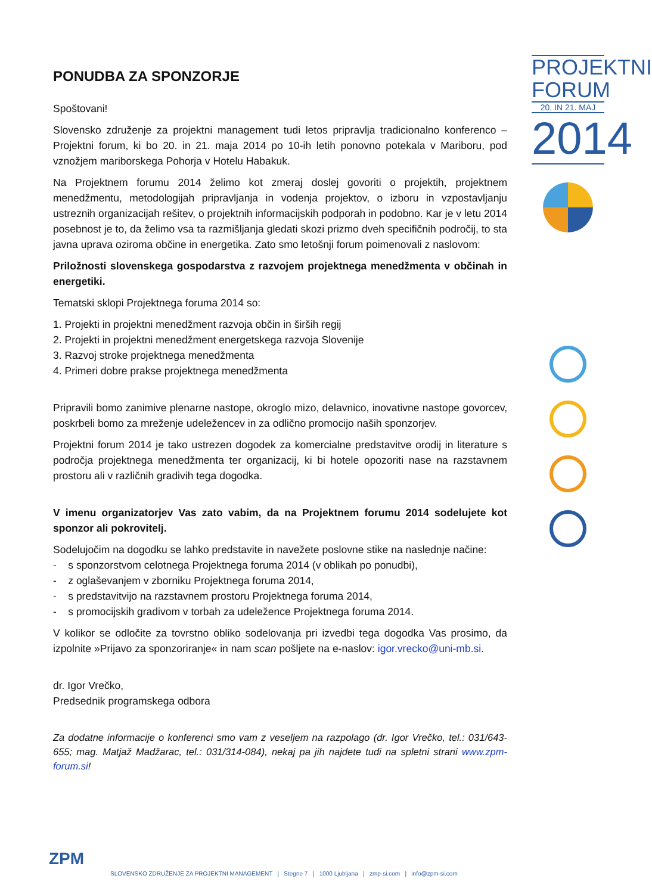PONUDBA ZA SPONZORJE
Spoštovani!
Slovensko združenje za projektni management tudi letos pripravlja tradicionalno konferenco – Projektni forum, ki bo 20. in 21. maja 2014 po 10-ih letih ponovno potekala v Mariboru, pod vznožjem mariborskega Pohorja v Hotelu Habakuk.
Na Projektnem forumu 2014 želimo kot zmeraj doslej govoriti o projektih, projektnem menedžmentu, metodologijah pripravljanja in vodenja projektov, o izboru in vzpostavljanju ustreznih organizacijah rešitev, o projektnih informacijskih podporah in podobno. Kar je v letu 2014 posebnost je to, da želimo vsa ta razmišljanja gledati skozi prizmo dveh specifičnih področij, to sta javna uprava oziroma občine in energetika. Zato smo letošnji forum poimenovali z naslovom:
Priložnosti slovenskega gospodarstva z razvojem projektnega menedžmenta v občinah in energetiki.
Tematski sklopi Projektnega foruma 2014 so:
1. Projekti in projektni menedžment razvoja občin in širših regij
2. Projekti in projektni menedžment energetskega razvoja Slovenije
3. Razvoj stroke projektnega menedžmenta
4. Primeri dobre prakse projektnega menedžmenta
Pripravili bomo zanimive plenarne nastope, okroglo mizo, delavnico, inovativne nastope govorcev, poskrbeli bomo za mreženje udeležencev in za odlično promocijo naših sponzorjev.
Projektni forum 2014 je tako ustrezen dogodek za komercialne predstavitve orodij in literature s področja projektnega menedžmenta ter organizacij, ki bi hotele opozoriti nase na razstavnem prostoru ali v različnih gradivih tega dogodka.
V imenu organizatorjev Vas zato vabim, da na Projektnem forumu 2014 sodelujete kot sponzor ali pokrovitelj.
Sodelujočim na dogodku se lahko predstavite in navežete poslovne stike na naslednje načine:
- s sponzorstvom celotnega Projektnega foruma 2014 (v oblikah po ponudbi),
- z oglaševanjem v zborniku Projektnega foruma 2014,
- s predstavitvijo na razstavnem prostoru Projektnega foruma 2014,
- s promocijskih gradivom v torbah za udeležence Projektnega foruma 2014.
V kolikor se odločite za tovrstno obliko sodelovanja pri izvedbi tega dogodka Vas prosimo, da izpolnite »Prijavo za sponzoriranje« in nam scan pošljete na e-naslov: igor.vrecko@uni-mb.si.
dr. Igor Vrečko,
Predsednik programskega odbora
Za dodatne informacije o konferenci smo vam z veseljem na razpolago (dr. Igor Vrečko, tel.: 031/643-655; mag. Matjaž Madžarac, tel.: 031/314-084), nekaj pa jih najdete tudi na spletni strani www.zpm-forum.si!
PROJEKTNI
FORUM
20. IN 21. MAJ
2014
ZPM
SLOVENSKO ZDRUŽENJE ZA PROJEKTNI MANAGEMENT | Stegne 7 | 1000 Ljubljana | zmp-si.com | info@zpm-si.com